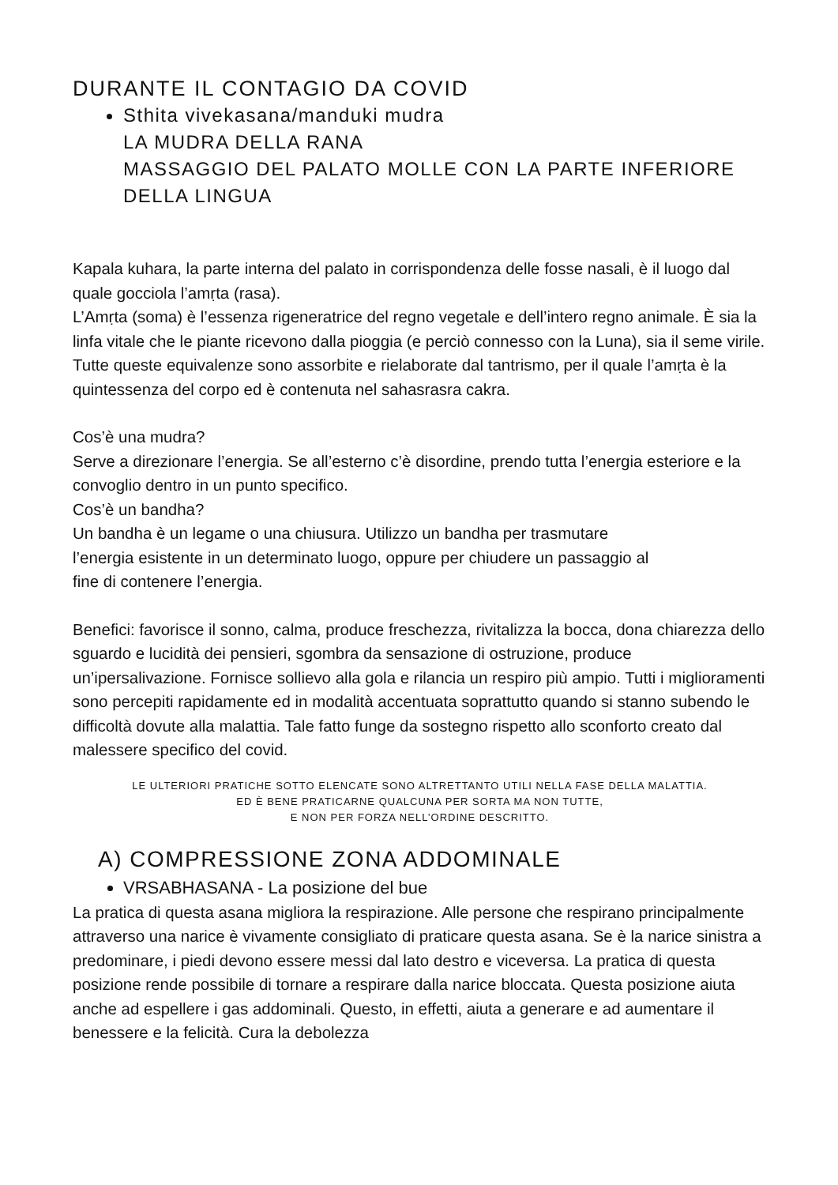DURANTE IL CONTAGIO DA COVID
Sthita vivekasana/manduki mudra
LA MUDRA DELLA RANA
MASSAGGIO DEL PALATO MOLLE CON LA PARTE INFERIORE DELLA LINGUA
Kapala kuhara, la parte interna del palato in corrispondenza delle fosse nasali, è il luogo dal quale gocciola l’amṛta (rasa).
L’Amṛta (soma) è l’essenza rigeneratrice del regno vegetale e dell’intero regno animale. È sia la linfa vitale che le piante ricevono dalla pioggia (e perciò connesso con la Luna), sia il seme virile.
Tutte queste equivalenze sono assorbite e rielaborate dal tantrismo, per il quale l’amṛta è la quintessenza del corpo ed è contenuta nel sahasrasra cakra.
Cos’è una mudra?
Serve a direzionare l’energia. Se all’esterno c’è disordine, prendo tutta l’energia esteriore e la convoglio dentro in un punto specifico.
Cos’è un bandha?
Un bandha è un legame o una chiusura. Utilizzo un bandha per trasmutare
l’energia esistente in un determinato luogo, oppure per chiudere un passaggio al
fine di contenere l’energia.
Benefici: favorisce il sonno, calma, produce freschezza, rivitalizza la bocca, dona chiarezza dello sguardo e lucidità dei pensieri, sgombra da sensazione di ostruzione, produce un’ipersalivazione. Fornisce sollievo alla gola e rilancia un respiro più ampio. Tutti i miglioramenti sono percepiti rapidamente ed in modalità accentuata soprattutto quando si stanno subendo le difficoltà dovute alla malattia. Tale fatto funge da sostegno rispetto allo sconforto creato dal malessere specifico del covid.
LE ULTERIORI PRATICHE SOTTO ELENCATE SONO ALTRETTANTO UTILI NELLA FASE DELLA MALATTIA.
ED È BENE PRATICARNE QUALCUNA PER SORTA MA NON TUTTE,
E NON PER FORZA NELL’ORDINE DESCRITTO.
A) COMPRESSIONE ZONA ADDOMINALE
VRSABHASANA - La posizione del bue
La pratica di questa asana migliora la respirazione. Alle persone che respirano principalmente attraverso una narice è vivamente consigliato di praticare questa asana. Se è la narice sinistra a predominare, i piedi devono essere messi dal lato destro e viceversa. La pratica di questa posizione rende possibile di tornare a respirare dalla narice bloccata. Questa posizione aiuta anche ad espellere i gas addominali. Questo, in effetti, aiuta a generare e ad aumentare il benessere e la felicità. Cura la debolezza